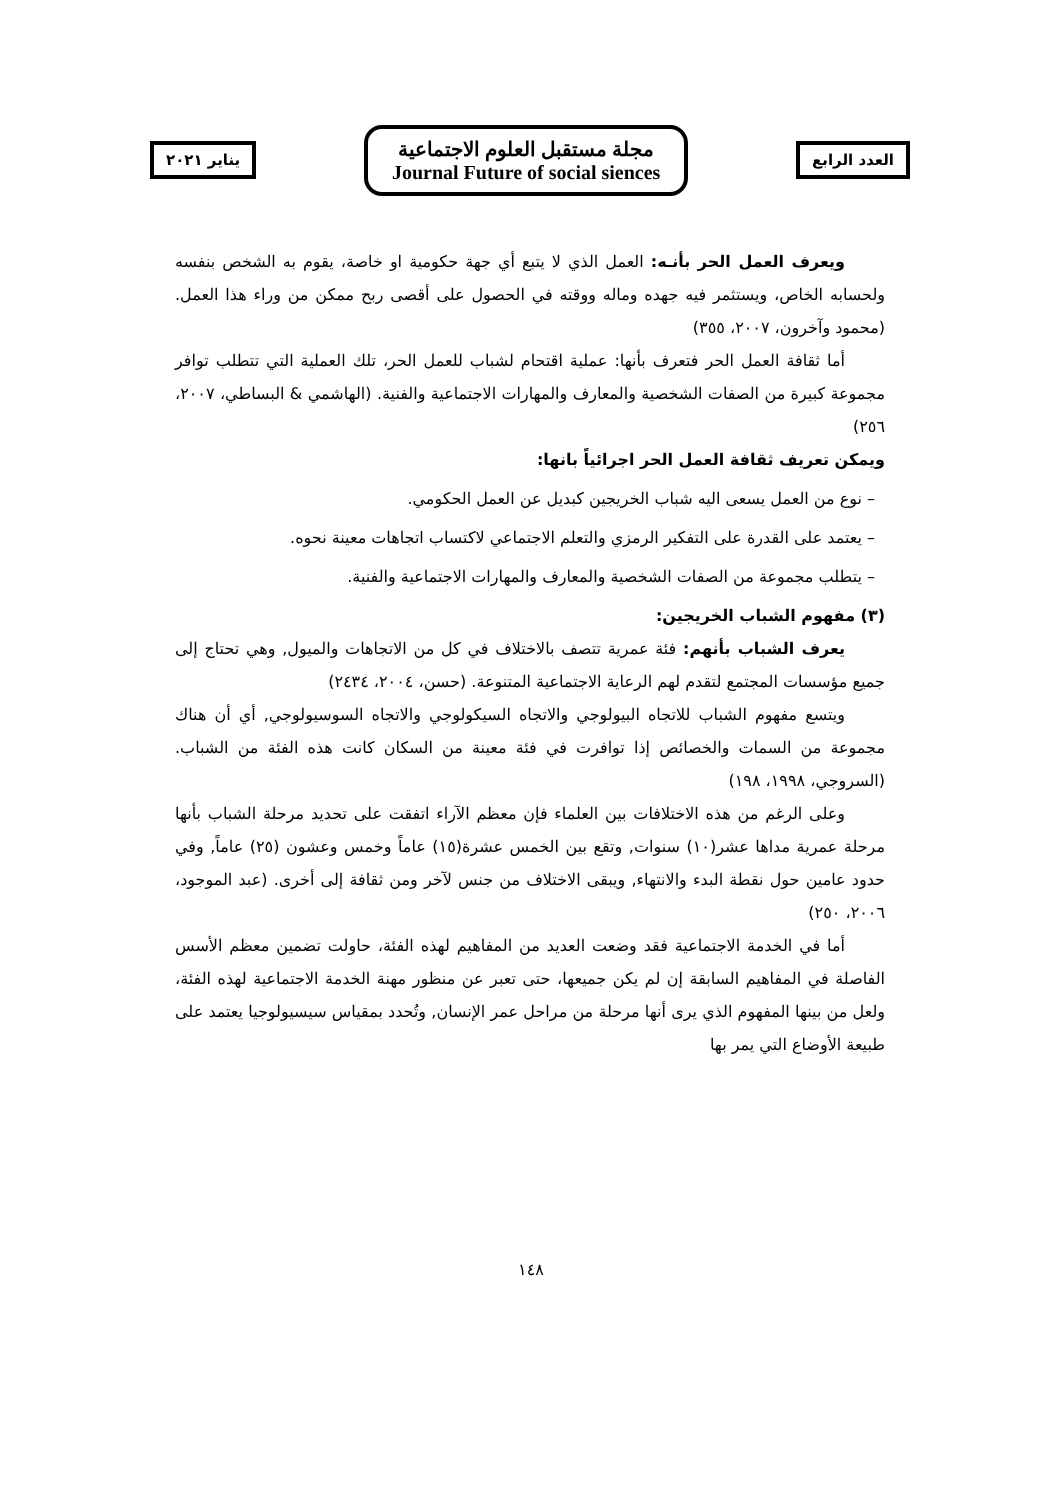العدد الرابع
مجلة مستقبل العلوم الاجتماعية
Journal Future of social siences
يناير ٢٠٢١
ويعرف العمل الحر بأنـه: العمل الذي لا يتبع أي جهة حكومية او خاصة، يقوم به الشخص بنفسه ولحسابه الخاص، ويستثمر فيه جهده وماله ووقته في الحصول على أقصى ربح ممكن من وراء هذا العمل.(محمود وآخرون، ٢٠٠٧، ٣٥٥)
أما ثقافة العمل الحر فتعرف بأنها: عملية اقتحام لشباب للعمل الحر، تلك العملية التي تتطلب توافر مجموعة كبيرة من الصفات الشخصية والمعارف والمهارات الاجتماعية والفنية. (الهاشمي & البساطي، ٢٠٠٧، ٢٥٦)
ويمكن تعريف ثقافة العمل الحر اجرائياً بانها:
– نوع من العمل يسعى اليه شباب الخريجين كبديل عن العمل الحكومي.
– يعتمد على القدرة على التفكير الرمزي والتعلم الاجتماعي لاكتساب اتجاهات معينة نحوه.
– يتطلب مجموعة من الصفات الشخصية والمعارف والمهارات الاجتماعية والفنية.
(٣) مفهوم الشباب الخريجين:
يعرف الشباب بأنهم: فئة عمرية تتصف بالاختلاف في كل من الاتجاهات والميول, وهي تحتاج إلى جميع مؤسسات المجتمع لتقدم لهم الرعاية الاجتماعية المتنوعة. (حسن، ٢٠٠٤، ٢٤٣٤)
ويتسع مفهوم الشباب للاتجاه البيولوجي والاتجاه السيكولوجي والاتجاه السوسيولوجي, أي أن هناك مجموعة من السمات والخصائص إذا توافرت في فئة معينة من السكان كانت هذه الفئة من الشباب. (السروجي، ١٩٩٨، ١٩٨)
وعلى الرغم من هذه الاختلافات بين العلماء فإن معظم الآراء اتفقت على تحديد مرحلة الشباب بأنها مرحلة عمرية مداها عشر(١٠) سنوات, وتقع بين الخمس عشرة(١٥) عاماً وخمس وعشون (٢٥) عاماً, وفي حدود عامين حول نقطة البدء والانتهاء, ويبقى الاختلاف من جنس لآخر ومن ثقافة إلى أخرى. (عبد الموجود، ٢٠٠٦، ٢٥٠)
أما في الخدمة الاجتماعية فقد وضعت العديد من المفاهيم لهذه الفئة، حاولت تضمين معظم الأسس الفاصلة في المفاهيم السابقة إن لم يكن جميعها، حتى تعبر عن منظور مهنة الخدمة الاجتماعية لهذه الفئة، ولعل من بينها المفهوم الذي يرى أنها مرحلة من مراحل عمر الإنسان, وتُحدد بمقياس سيسيولوجيا يعتمد على طبيعة الأوضاع التي يمر بها
١٤٨